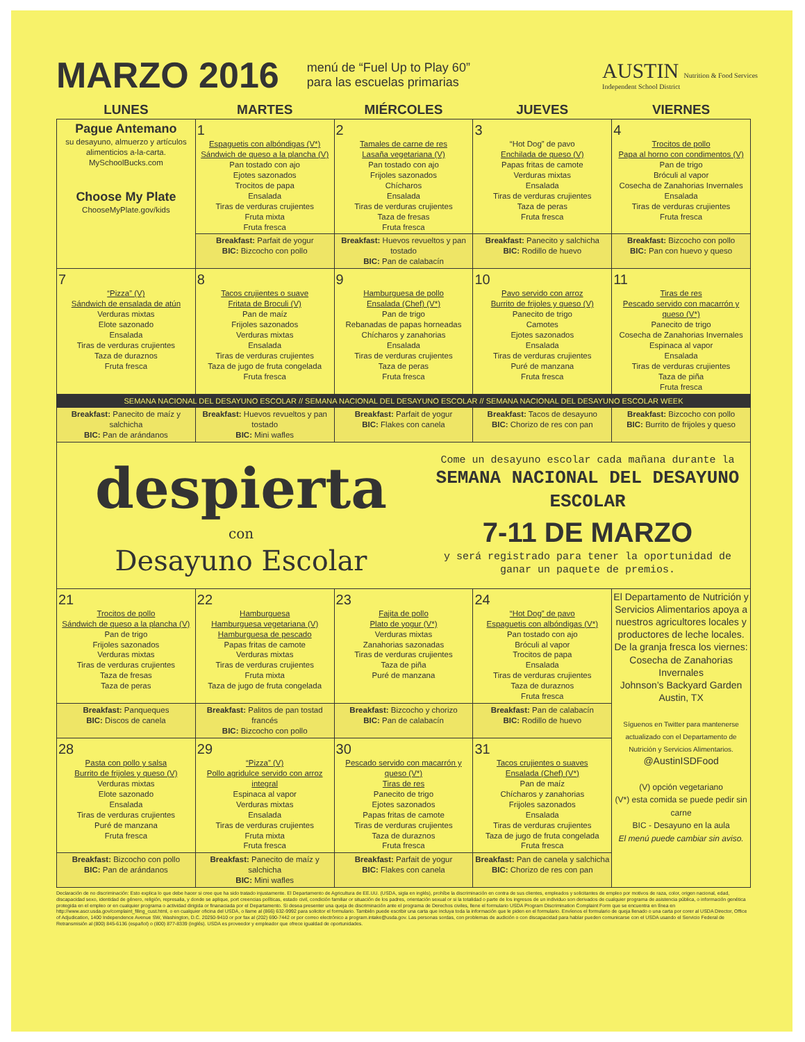MARZO 2016
menú de “Fuel Up to Play 60”
para las escuelas primarias
AUSTIN Nutrition & Food Services
Independent School District
| LUNES | MARTES | MIÉRCOLES | JUEVES | VIERNES |
| --- | --- | --- | --- | --- |
| Pague Antemano su desayuno, almuerzo y artículos alimenticios a-la-carta. MySchoolBucks.com Choose My Plate ChooseMyPlate.gov/kids | 1 Espaguetis con albóndigas (V*) Sándwich de queso a la plancha (V) Pan tostado con ajo Ejotes sazonados Trocitos de papa Ensalada Tiras de verduras crujientes Fruta mixta Fruta fresca | 2 Tamales de carne de res Lasaña vegetariana (V) Pan tostado con ajo Frijoles sazonados Chícharos Ensalada Tiras de verduras crujientes Taza de fresas Fruta fresca | 3 “Hot Dog” de pavo Enchilada de queso (V) Papas fritas de camote Verduras mixtas Ensalada Tiras de verduras crujientes Taza de peras Fruta fresca | 4 Trocitos de pollo Papa al horno con condimentos (V) Pan de trigo Bróculi al vapor Cosecha de Zanahorias Invernales Ensalada Tiras de verduras crujientes Fruta fresca |
| | Breakfast: Parfait de yogur BIC: Bizcocho con pollo | Breakfast: Huevos revueltos y pan tostado BIC: Pan de calabacín | Breakfast: Panecito y salchicha BIC: Rodillo de huevo | Breakfast: Bizcocho con pollo BIC: Pan con huevo y queso |
| 7 “Pizza” (V) Sándwich de ensalada de atún Verduras mixtas Elote sazonado Ensalada Tiras de verduras crujientes Taza de duraznos Fruta fresca | 8 Tacos crujientes o suave Fritata de Broculi (V) Pan de maíz Frijoles sazonados Verduras mixtas Ensalada Tiras de verduras crujientes Taza de jugo de fruta congelada Fruta fresca | 9 Hamburguesa de pollo Ensalada (Chef) (V*) Pan de trigo Rebanadas de papas horneadas Chícharos y zanahorias Ensalada Tiras de verduras crujientes Taza de peras Fruta fresca | 10 Pavo servido con arroz Burrito de frijoles y queso (V) Panecito de trigo Camotes Ejotes sazonados Ensalada Tiras de verduras crujientes Puré de manzana Fruta fresca | 11 Tiras de res Pescado servido con macarrón y queso (V*) Panecito de trigo Cosecha de Zanahorias Invernales Espinaca al vapor Ensalada Tiras de verduras crujientes Taza de piña Fruta fresca |
| SEMANA NACIONAL DEL DESAYUNO ESCOLAR // SEMANA NACIONAL DEL DESAYUNO ESCOLAR // SEMANA NACIONAL DEL DESAYUNO ESCOLAR WEEK | | | | |
| Breakfast: Panecito de maíz y salchicha BIC: Pan de arándanos | Breakfast: Huevos revueltos y pan tostado BIC: Mini wafles | Breakfast: Parfait de yogur BIC: Flakes con canela | Breakfast: Tacos de desayuno BIC: Chorizo de res con pan | Breakfast: Bizcocho con pollo BIC: Burrito de frijoles y queso |
| despierta con Desayuno Escolar Come un desayuno escolar cada mañana durante la SEMANA NACIONAL DEL DESAYUNO ESCOLAR 7-11 DE MARZO y será registrado para tener la oportunidad de ganar un paquete de premios. | | | | |
| 21 Trocitos de pollo Sándwich de queso a la plancha (V) Pan de trigo Frijoles sazonados Verduras mixtas Tiras de verduras crujientes Taza de fresas Taza de peras | 22 Hamburguesa Hamburguesa vegetariana (V) Hamburguesa de pescado Papas fritas de camote Verduras mixtas Tiras de verduras crujientes Fruta mixta Taza de jugo de fruta congelada | 23 Fajita de pollo Plato de yogur (V*) Verduras mixtas Zanahorias sazonadas Tiras de verduras crujientes Taza de piña Puré de manzana | 24 “Hot Dog” de pavo Espaguetis con albóndigas (V*) Pan tostado con ajo Bróculi al vapor Trocitos de papa Ensalada Tiras de verduras crujientes Taza de duraznos Fruta fresca | El Departamento de Nutrición y Servicios Alimentarios apoya a nuestros agricultores locales y productores de leche locales. De la granja fresca los viernes: Cosecha de Zanahorias Invernales Johnson’s Backyard Garden Austin, TX Síguenos en Twitter para mantenerse actualizado con el Departamento de Nutrición y Servicios Alimentarios. @AustinISDFood (V) opción vegetariano (V*) esta comida se puede pedir sin carne BIC - Desayuno en la aula El menú puede cambiar sin aviso. |
| Breakfast: Panqueques BIC: Discos de canela | Breakfast: Palitos de pan tostad francés BIC: Bizcocho con pollo | Breakfast: Bizcocho y chorizo BIC: Pan de calabacín | Breakfast: Pan de calabacín BIC: Rodillo de huevo | |
| 28 Pasta con pollo y salsa Burrito de frijoles y queso (V) Verduras mixtas Elote sazonado Ensalada Tiras de verduras crujientes Puré de manzana Fruta fresca | 29 “Pizza” (V) Pollo agridulce servido con arroz integral Espinaca al vapor Verduras mixtas Ensalada Tiras de verduras crujientes Fruta mixta Fruta fresca | 30 Pescado servido con macarrón y queso (V*) Tiras de res Panecito de trigo Ejotes sazonados Papas fritas de camote Tiras de verduras crujientes Taza de duraznos Fruta fresca | 31 Tacos crujientes o suaves Ensalada (Chef) (V*) Pan de maíz Chícharos y zanahorias Frijoles sazonados Ensalada Tiras de verduras crujientes Taza de jugo de fruta congelada Fruta fresca | |
| Breakfast: Bizcocho con pollo BIC: Pan de arándanos | Breakfast: Panecito de maíz y salchicha BIC: Mini wafles | Breakfast: Parfait de yogur BIC: Flakes con canela | Breakfast: Pan de canela y salchicha BIC: Chorizo de res con pan | |
Declaración de no discriminación: Esto explica lo que debe hacer si cree que ha sido tratado injustamente. El Departamento de Agricultura de EE.UU. (USDA, sigla en inglés), prohíbe la discriminación en contra de sus clientes, empleados y solicitantes de empleo por motivos de raza, color, origen nacional, edad, discapacidad sexo, identidad de género, religión, represalia, y donde se aplique, port creencias políticas, estado civil, condición familiar or situación de los padres, orientación sexual or si la totalidad o parte de los ingresos de un individuo son derivados de cualquier programa de asistencia pública, o información genética protegida en el empleo or en cualquier programa o actividad dirigida or finanaciada por el Departamento. Si desea presenter una queja de discriminación ante el programa de Derechos civiles, llene el formulario USDA Program Discrimination Complaint Form que se encuentra en línea en http://www.ascr.usda.gov/complaint_filing_cust.html, o en cualquier oficina del USDA, o llame al (866) 632-9992 para solicitor el formulario. También puede escribir una carta que incluya toda la información que le piden en el formulario. Envíenos el formulario de queja llenado o una carta por corer al USDA Director, Office of Adjudication, 1400 Independence Avenue SW, Washington, D.C. 20250-9410 or por fax al (202) 690-7442 or por correo electrónico a program.intake@usda.gov. Las personas sordas, con problemas de audición o con discapacidad para hablar pueden comunicarse con el USDA usando el Servicio Federal de Retransmisión al (800) 845-6136 (español) o (800) 877-8339 (inglés). USDA es proveedor y empleador que ofrece igualdad de oportunidades.